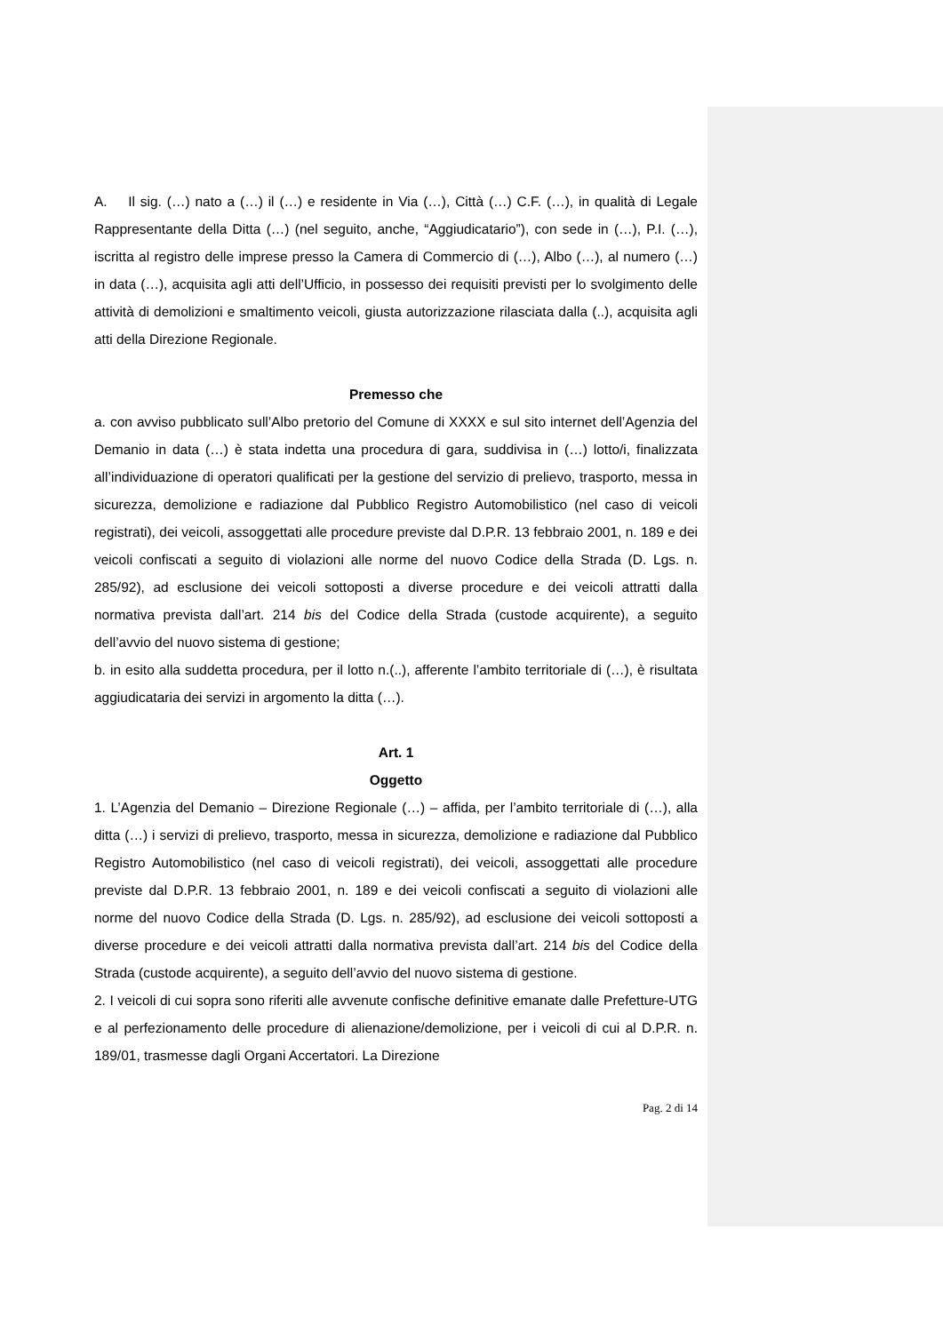A. Il sig. (…) nato a (…) il (…) e residente in Via (…), Città (…) C.F. (…), in qualità di Legale Rappresentante della Ditta (…) (nel seguito, anche, “Aggiudicatario”), con sede in (…), P.I. (…), iscritta al registro delle imprese presso la Camera di Commercio di (…), Albo (…), al numero (…) in data (…), acquisita agli atti dell’Ufficio, in possesso dei requisiti previsti per lo svolgimento delle attività di demolizioni e smaltimento veicoli, giusta autorizzazione rilasciata dalla (..), acquisita agli atti della Direzione Regionale.
Premesso che
a. con avviso pubblicato sull’Albo pretorio del Comune di XXXX e sul sito internet dell’Agenzia del Demanio in data (…) è stata indetta una procedura di gara, suddivisa in (…) lotto/i, finalizzata all’individuazione di operatori qualificati per la gestione del servizio di prelievo, trasporto, messa in sicurezza, demolizione e radiazione dal Pubblico Registro Automobilistico (nel caso di veicoli registrati), dei veicoli, assoggettati alle procedure previste dal D.P.R. 13 febbraio 2001, n. 189 e dei veicoli confiscati a seguito di violazioni alle norme del nuovo Codice della Strada (D. Lgs. n. 285/92), ad esclusione dei veicoli sottoposti a diverse procedure e dei veicoli attratti dalla normativa prevista dall’art. 214 bis del Codice della Strada (custode acquirente), a seguito dell’avvio del nuovo sistema di gestione;
b. in esito alla suddetta procedura, per il lotto n.(..), afferente l’ambito territoriale di (…), è risultata aggiudicataria dei servizi in argomento la ditta (…).
Art. 1
Oggetto
1. L’Agenzia del Demanio – Direzione Regionale (…) – affida, per l’ambito territoriale di (…), alla ditta (…) i servizi di prelievo, trasporto, messa in sicurezza, demolizione e radiazione dal Pubblico Registro Automobilistico (nel caso di veicoli registrati), dei veicoli, assoggettati alle procedure previste dal D.P.R. 13 febbraio 2001, n. 189 e dei veicoli confiscati a seguito di violazioni alle norme del nuovo Codice della Strada (D. Lgs. n. 285/92), ad esclusione dei veicoli sottoposti a diverse procedure e dei veicoli attratti dalla normativa prevista dall’art. 214 bis del Codice della Strada (custode acquirente), a seguito dell’avvio del nuovo sistema di gestione.
2. I veicoli di cui sopra sono riferiti alle avvenute confische definitive emanate dalle Prefetture-UTG e al perfezionamento delle procedure di alienazione/demolizione, per i veicoli di cui al D.P.R. n. 189/01, trasmesse dagli Organi Accertatori. La Direzione
Pag. 2 di 14